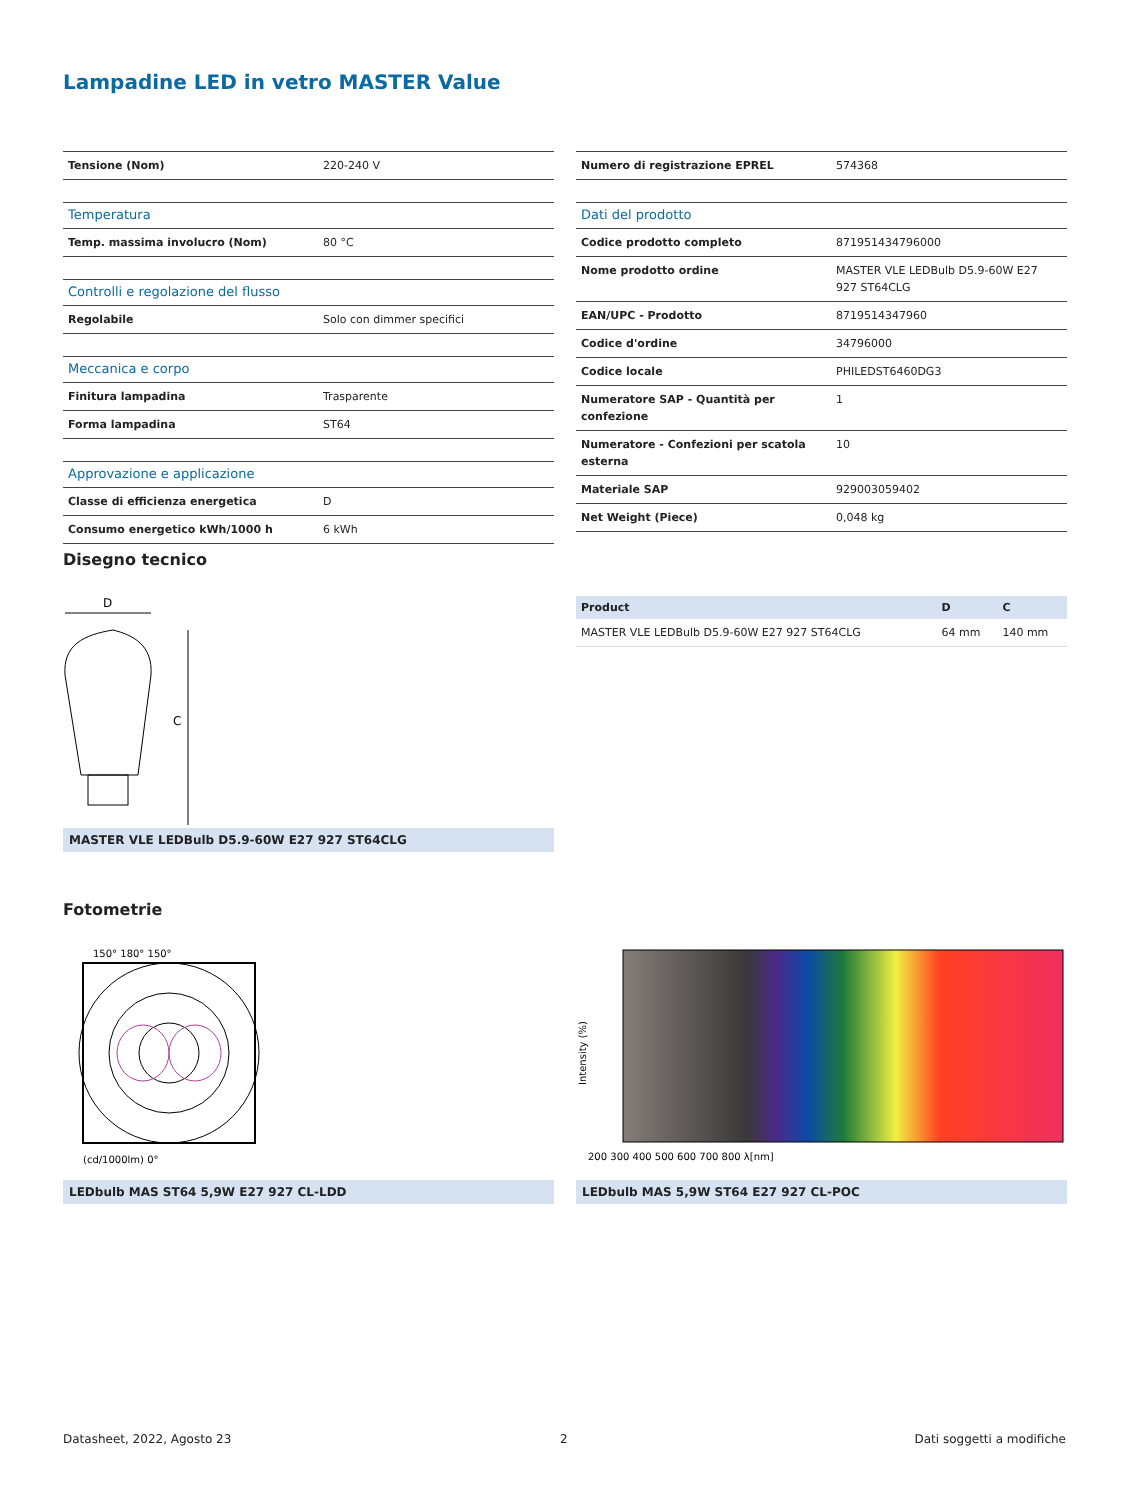Lampadine LED in vetro MASTER Value
| Tensione (Nom) | 220-240 V |
| Temperatura | |
| Temp. massima involucro (Nom) | 80 °C |
| Controlli e regolazione del flusso | |
| Regolabile | Solo con dimmer specifici |
| Meccanica e corpo | |
| Finitura lampadina | Trasparente |
| Forma lampadina | ST64 |
| Approvazione e applicazione | |
| Classe di efficienza energetica | D |
| Consumo energetico kWh/1000 h | 6 kWh |
| Numero di registrazione EPREL | 574368 |
| Dati del prodotto | |
| Codice prodotto completo | 871951434796000 |
| Nome prodotto ordine | MASTER VLE LEDBulb D5.9-60W E27 927 ST64CLG |
| EAN/UPC - Prodotto | 8719514347960 |
| Codice d'ordine | 34796000 |
| Codice locale | PHILEDST6460DG3 |
| Numeratore SAP - Quantità per confezione | 1 |
| Numeratore - Confezioni per scatola esterna | 10 |
| Materiale SAP | 929003059402 |
| Net Weight (Piece) | 0,048 kg |
Disegno tecnico
D
C
MASTER VLE LEDBulb D5.9-60W E27 927 ST64CLG
| Product | D | C |
| --- | --- | --- |
| MASTER VLE LEDBulb D5.9-60W E27 927 ST64CLG | 64 mm | 140 mm |
Fotometrie
150° 180° 150°
(cd/1000lm) 0°
LEDbulb MAS ST64 5,9W E27 927 CL-LDD
Intensity (%)
200 300 400 500 600 700 800 λ[nm]
LEDbulb MAS 5,9W ST64 E27 927 CL-POC
Datasheet, 2022, Agosto 23 2 Dati soggetti a modifiche